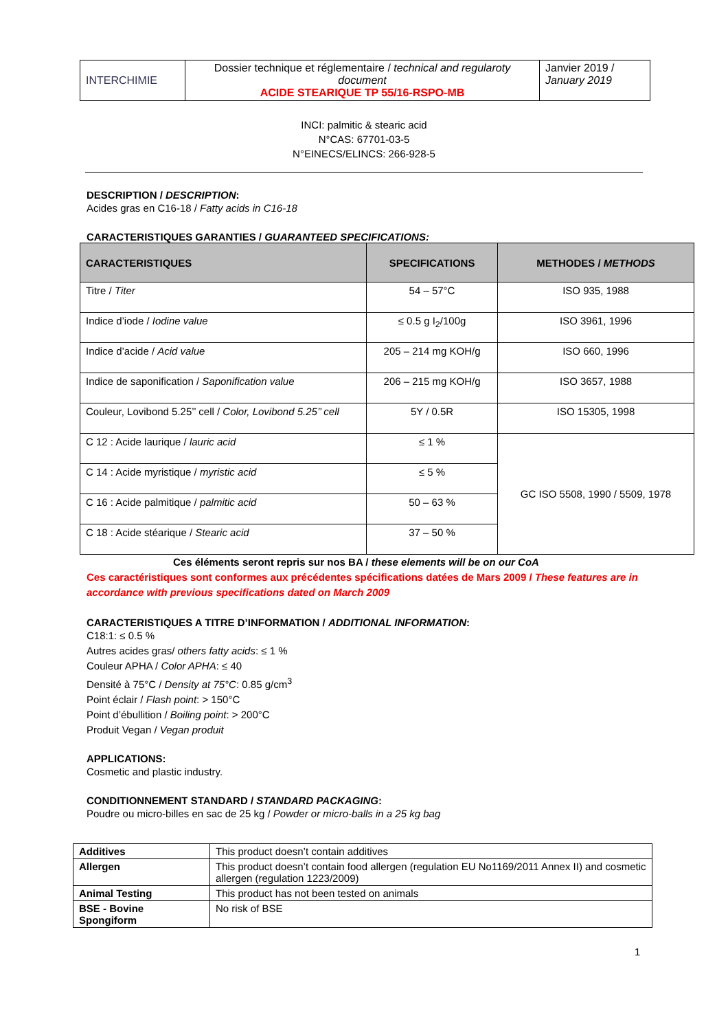| INTERCHIMIE | Dossier technique et réglementaire / technical and regularoty document ACIDE STEARIQUE TP 55/16-RSPO-MB | Janvier 2019 / January 2019 |
INCI: palmitic & stearic acid
N°CAS: 67701-03-5
N°EINECS/ELINCS: 266-928-5
DESCRIPTION / DESCRIPTION:
Acides gras en C16-18 / Fatty acids in C16-18
CARACTERISTIQUES GARANTIES / GUARANTEED SPECIFICATIONS:
| CARACTERISTIQUES | SPECIFICATIONS | METHODES / METHODS |
| --- | --- | --- |
| Titre / Titer | 54 – 57°C | ISO 935, 1988 |
| Indice d’iode / Iodine value | ≤ 0.5 g I<sub>2</sub>/100g | ISO 3961, 1996 |
| Indice d’acide / Acid value | 205 – 214 mg KOH/g | ISO 660, 1996 |
| Indice de saponification / Saponification value | 206 – 215 mg KOH/g | ISO 3657, 1988 |
| Couleur, Lovibond 5.25’’ cell / Color, Lovibond 5.25’’ cell | 5Y / 0.5R | ISO 15305, 1998 |
| C 12 : Acide laurique / lauric acid | ≤ 1 % | GC ISO 5508, 1990 / 5509, 1978 |
| C 14 : Acide myristique / myristic acid | ≤ 5 % | |
| C 16 : Acide palmitique / palmitic acid | 50 – 63 % | |
| C 18 : Acide stéarique / Stearic acid | 37 – 50 % | |
Ces éléments seront repris sur nos BA / these elements will be on our CoA
Ces caractéristiques sont conformes aux précédentes spécifications datées de Mars 2009 / These features are in accordance with previous specifications dated on March 2009
CARACTERISTIQUES A TITRE D’INFORMATION / ADDITIONAL INFORMATION:
C18:1: ≤ 0.5 %
Autres acides gras/ others fatty acids: ≤ 1 %
Couleur APHA / Color APHA: ≤ 40
Densité à 75°C / Density at 75°C: 0.85 g/cm<sup>3</sup>
Point éclair / Flash point: > 150°C
Point d’ébullition / Boiling point: > 200°C
Produit Vegan / Vegan produit
APPLICATIONS:
Cosmetic and plastic industry.
CONDITIONNEMENT STANDARD / STANDARD PACKAGING:
Poudre ou micro-billes en sac de 25 kg / Powder or micro-balls in a 25 kg bag
| Additives | This product doesn’t contain additives |
| Allergen | This product doesn’t contain food allergen (regulation EU No1169/2011 Annex II) and cosmetic allergen (regulation 1223/2009) |
| Animal Testing | This product has not been tested on animals |
| BSE - Bovine Spongiform | No risk of BSE |
1